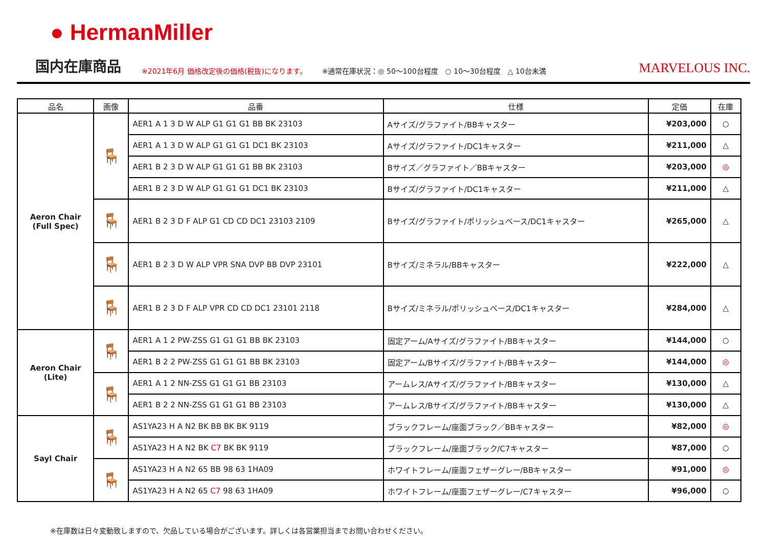● HermanMiller
国内在庫商品 ※2021年6月 価格改定後の価格(税抜)になります。 ※通常在庫状況：◎ 50～100台程度　○ 10～30台程度　△ 10台未満 MARVELOUS INC.
| 品名 | 画像 | 品番 | 仕様 | 定価 | 在庫 |
| --- | --- | --- | --- | --- | --- |
| Aeron Chair (Full Spec) | 🪑 | AER1 A 1 3 D W ALP G1 G1 G1 BB BK 23103 | Aサイズ/グラファイト/BBキャスター | ¥203,000 | ○ |
| | | AER1 A 1 3 D W ALP G1 G1 G1 DC1 BK 23103 | Aサイズ/グラファイト/DC1キャスター | ¥211,000 | △ |
| | | AER1 B 2 3 D W ALP G1 G1 G1 BB BK 23103 | Bサイズ／グラファイト／BBキャスター | ¥203,000 | ◎ |
| | | AER1 B 2 3 D W ALP G1 G1 G1 DC1 BK 23103 | Bサイズ/グラファイト/DC1キャスター | ¥211,000 | △ |
| | 🪑 | AER1 B 2 3 D F ALP G1 CD CD DC1 23103 2109 | Bサイズ/グラファイト/ポリッシュベース/DC1キャスター | ¥265,000 | △ |
| | 🪑 | AER1 B 2 3 D W ALP VPR SNA DVP BB DVP 23101 | Bサイズ/ミネラル/BBキャスター | ¥222,000 | △ |
| | 🪑 | AER1 B 2 3 D F ALP VPR CD CD DC1 23101 2118 | Bサイズ/ミネラル/ポリッシュベース/DC1キャスター | ¥284,000 | △ |
| Aeron Chair (Lite) | 🪑 | AER1 A 1 2 PW-ZSS G1 G1 G1 BB BK 23103 | 固定アーム/Aサイズ/グラファイト/BBキャスター | ¥144,000 | ○ |
| | | AER1 B 2 2 PW-ZSS G1 G1 G1 BB BK 23103 | 固定アーム/Bサイズ/グラファイト/BBキャスター | ¥144,000 | ◎ |
| | 🪑 | AER1 A 1 2 NN-ZSS G1 G1 G1 BB 23103 | アームレス/Aサイズ/グラファイト/BBキャスター | ¥130,000 | △ |
| | | AER1 B 2 2 NN-ZSS G1 G1 G1 BB 23103 | アームレス/Bサイズ/グラファイト/BBキャスター | ¥130,000 | △ |
| Sayl Chair | 🪑 | AS1YA23 H A N2 BK BB BK BK 9119 | ブラックフレーム/座面ブラック／BBキャスター | ¥82,000 | ◎ |
| | | AS1YA23 H A N2 BK C7 BK BK 9119 | ブラックフレーム/座面ブラック/C7キャスター | ¥87,000 | ○ |
| | 🪑 | AS1YA23 H A N2 65 BB 98 63 1HA09 | ホワイトフレーム/座面フェザーグレー/BBキャスター | ¥91,000 | ◎ |
| | | AS1YA23 H A N2 65 C7 98 63 1HA09 | ホワイトフレーム/座面フェザーグレー/C7キャスター | ¥96,000 | ○ |
※在庫数は日々変動致しますので、欠品している場合がございます。詳しくは各営業担当までお問い合わせください。